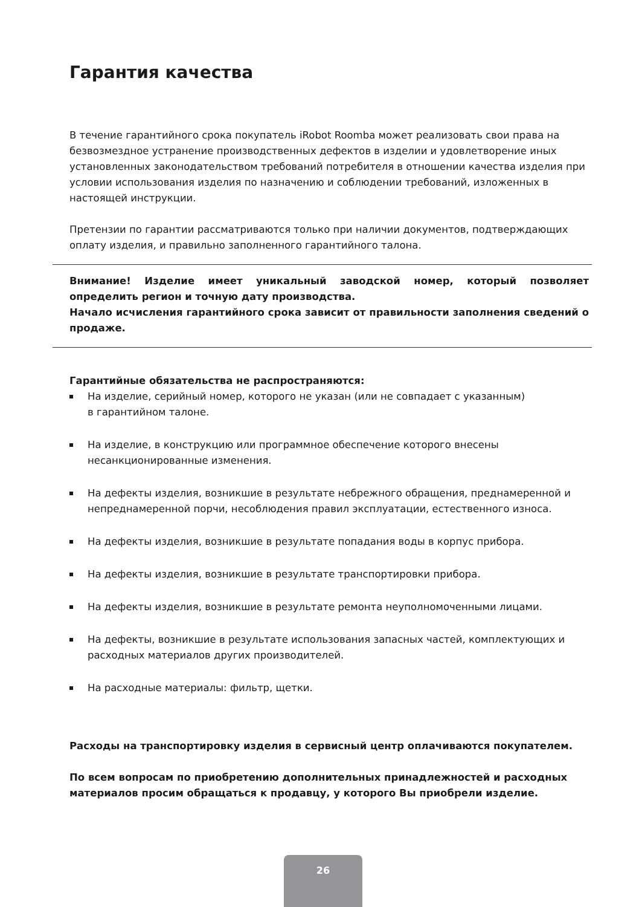Гарантия качества
В течение гарантийного срока покупатель iRobot Roomba может реализовать свои права на безвозмездное устранение производственных дефектов в изделии и удовлетворение иных установленных законодательством требований потребителя в отношении качества изделия при условии использования изделия по назначению и соблюдении требований, изложенных в настоящей инструкции.
Претензии по гарантии рассматриваются только при наличии документов, подтверждающих оплату изделия, и правильно заполненного гарантийного талона.
Внимание! Изделие имеет уникальный заводской номер, который позволяет определить регион и точную дату производства.
Начало исчисления гарантийного срока зависит от правильности заполнения сведений о продаже.
Гарантийные обязательства не распространяются:
На изделие, серийный номер, которого не указан (или не совпадает с указанным)
в гарантийном талоне.
На изделие, в конструкцию или программное обеспечение которого внесены
несанкционированные изменения.
На дефекты изделия, возникшие в результате небрежного обращения, преднамеренной и непреднамеренной порчи, несоблюдения правил эксплуатации, естественного износа.
На дефекты изделия, возникшие в результате попадания воды в корпус прибора.
На дефекты изделия, возникшие в результате транспортировки прибора.
На дефекты изделия, возникшие в результате ремонта неуполномоченными лицами.
На дефекты, возникшие в результате использования запасных частей, комплектующих и расходных материалов других производителей.
На расходные материалы: фильтр, щетки.
Расходы на транспортировку изделия в сервисный центр оплачиваются покупателем.
По всем вопросам по приобретению дополнительных принадлежностей и расходных материалов просим обращаться к продавцу, у которого Вы приобрели изделие.
26